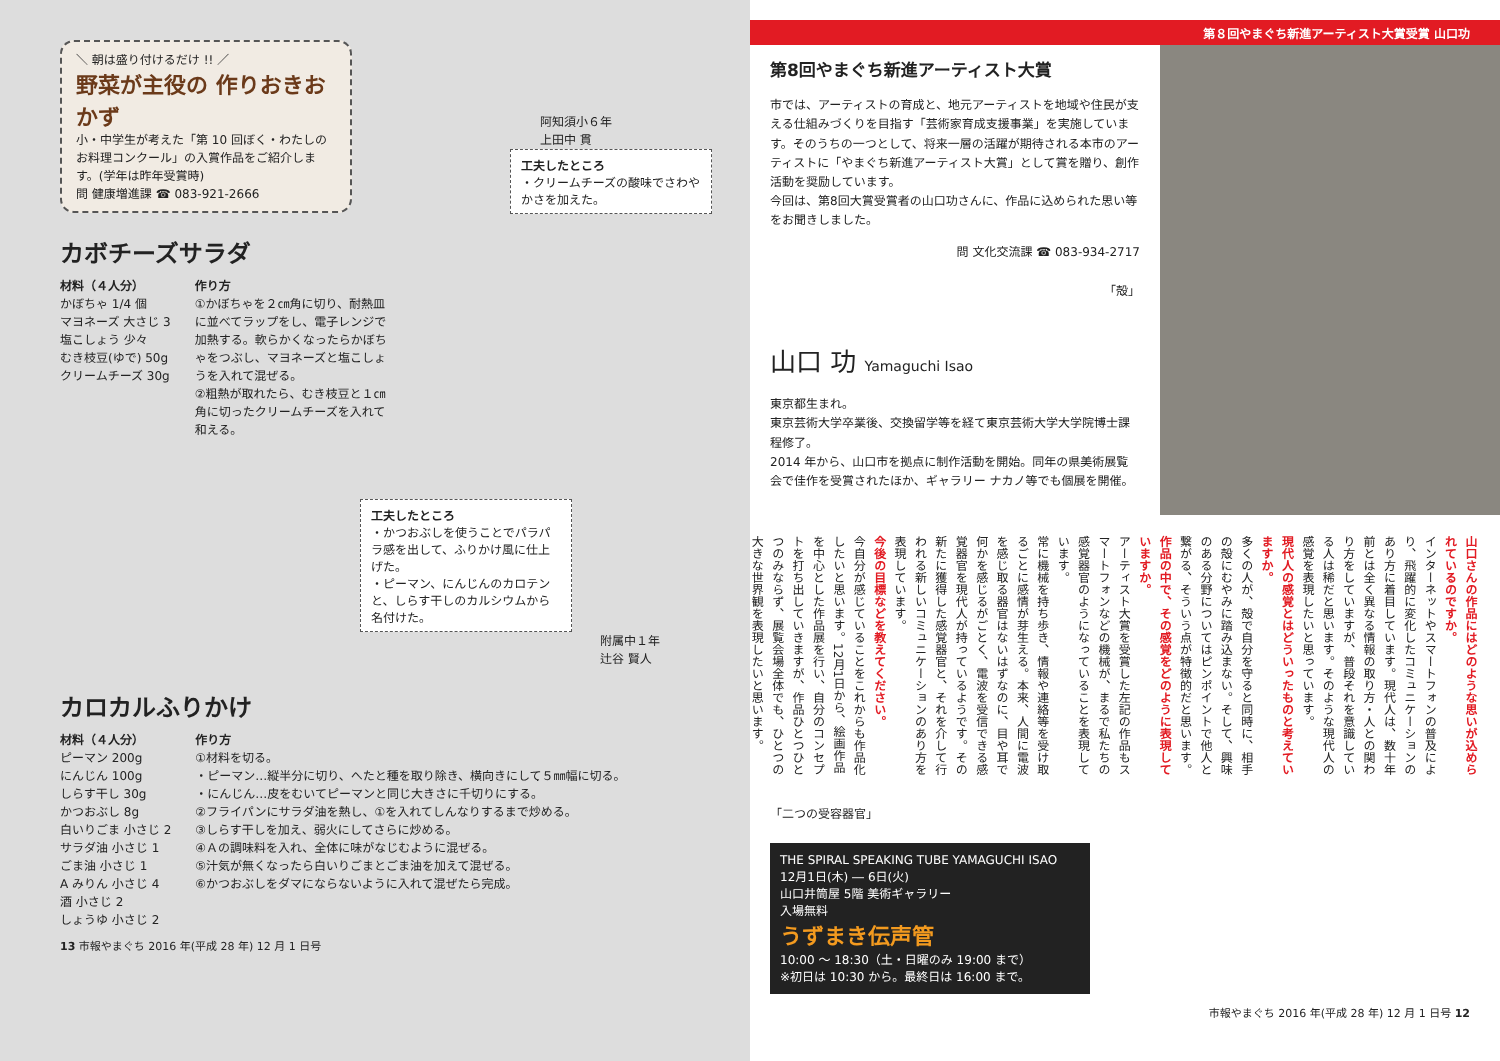＼ 朝は盛り付けるだけ !! ／
野菜が主役の 作りおきおかず
小・中学生が考えた「第 10 回ぼく・わたしのお料理コンクール」の入賞作品をご紹介します。(学年は昨年受賞時)
問 健康増進課 ☎ 083-921-2666
阿知須小６年
上田中 貫
工夫したところ
・クリームチーズの酸味でさわやかさを加えた。
カボチーズサラダ
材料（４人分）
かぼちゃ 1/4 個
マヨネーズ 大さじ 3
塩こしょう 少々
むき枝豆(ゆで) 50g
クリームチーズ 30g
作り方
①かぼちゃを２㎝角に切り、耐熱皿に並べてラップをし、電子レンジで加熱する。軟らかくなったらかぼちゃをつぶし、マヨネーズと塩こしょうを入れて混ぜる。
②粗熱が取れたら、むき枝豆と１㎝角に切ったクリームチーズを入れて和える。
工夫したところ
・かつおぶしを使うことでパラパラ感を出して、ふりかけ風に仕上げた。
・ピーマン、にんじんのカロテンと、しらす干しのカルシウムから名付けた。
附属中１年
辻谷 賢人
カロカルふりかけ
材料（４人分）
ピーマン 200g
にんじん 100g
しらす干し 30g
かつおぶし 8g
白いりごま 小さじ 2
サラダ油 小さじ 1
ごま油 小さじ 1
A みりん 小さじ 4
酒 小さじ 2
しょうゆ 小さじ 2
作り方
①材料を切る。
・ピーマン…縦半分に切り、へたと種を取り除き、横向きにして５㎜幅に切る。
・にんじん…皮をむいてピーマンと同じ大きさに千切りにする。
②フライパンにサラダ油を熱し、①を入れてしんなりするまで炒める。
③しらす干しを加え、弱火にしてさらに炒める。
④Ａの調味料を入れ、全体に味がなじむように混ぜる。
⑤汁気が無くなったら白いりごまとごま油を加えて混ぜる。
⑥かつおぶしをダマにならないように入れて混ぜたら完成。
13 市報やまぐち 2016 年(平成 28 年) 12 月 1 日号
第８回やまぐち新進アーティスト大賞受賞 山口功
第8回やまぐち新進アーティスト大賞
市では、アーティストの育成と、地元アーティストを地域や住民が支える仕組みづくりを目指す「芸術家育成支援事業」を実施しています。そのうちの一つとして、将来一層の活躍が期待される本市のアーティストに「やまぐち新進アーティスト大賞」として賞を贈り、創作活動を奨励しています。
今回は、第8回大賞受賞者の山口功さんに、作品に込められた思い等をお聞きしました。
問 文化交流課 ☎ 083-934-2717
「殻」
山口 功 Yamaguchi Isao
東京都生まれ。
東京芸術大学卒業後、交換留学等を経て東京芸術大学大学院博士課程修了。
2014 年から、山口市を拠点に制作活動を開始。同年の県美術展覧会で佳作を受賞されたほか、ギャラリー ナカノ等でも個展を開催。
山口さんの作品にはどのような思いが込められているのですか。
インターネットやスマートフォンの普及により、飛躍的に変化したコミュニケーションのあり方に着目しています。現代人は、数十年前とは全く異なる情報の取り方・人との関わり方をしていますが、普段それを意識している人は稀だと思います。そのような現代人の感覚を表現したいと思っています。
現代人の感覚とはどういったものと考えていますか。
多くの人が、殻で自分を守ると同時に、相手の殻にむやみに踏み込まない。そして、興味のある分野についてはピンポイントで他人と繋がる、そういう点が特徴的だと思います。
作品の中で、その感覚をどのように表現していますか。
アーティスト大賞を受賞した左記の作品もスマートフォンなどの機械が、まるで私たちの感覚器官のようになっていることを表現しています。
常に機械を持ち歩き、情報や連絡等を受け取るごとに感情が芽生える。本来、人間に電波を感じ取る器官はないはずなのに、目や耳で何かを感じるがごとく、電波を受信できる感覚器官を現代人が持っているようです。その新たに獲得した感覚器官と、それを介して行われる新しいコミュニケーションのあり方を表現しています。
今後の目標などを教えてください。
今自分が感じていることをこれからも作品化したいと思います。12月1日から、絵画作品を中心とした作品展を行い、自分のコンセプトを打ち出していきますが、作品ひとつひとつのみならず、展覧会場全体でも、ひとつの大きな世界観を表現したいと思います。
「二つの受容器官」
THE SPIRAL SPEAKING TUBE YAMAGUCHI ISAO
12月1日(木) ― 6日(火)
山口井筒屋 5階 美術ギャラリー
入場無料
うずまき伝声管
10:00 ～ 18:30（土・日曜のみ 19:00 まで）
※初日は 10:30 から。最終日は 16:00 まで。
市報やまぐち 2016 年(平成 28 年) 12 月 1 日号 12